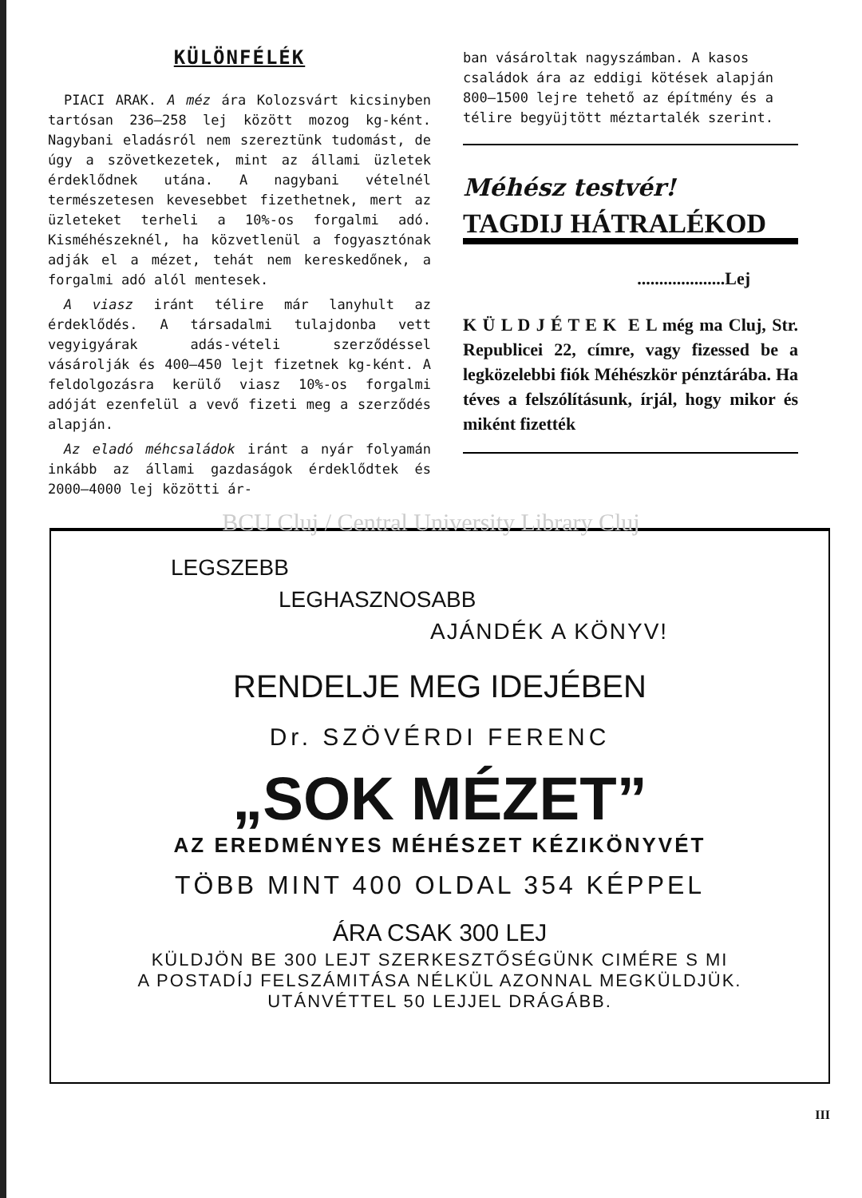KÜLÖNFÉLÉK
PIACI ARAK. A méz ára Kolozsvárt kicsinyben tartósan 236—258 lej között mozog kg-ként. Nagybani eladásról nem szereztünk tudomást, de úgy a szövetkezetek, mint az állami üzletek érdeklődnek utána. A nagybani vételnél természetesen kevesebbet fizethetnek, mert az üzleteket terheli a 10%-os forgalmi adó. Kisméhészeknél, ha közvetlenül a fogyasztónak adják el a mézet, tehát nem kereskedőnek, a forgalmi adó alól mentesek.
A viasz iránt télire már lanyhult az érdeklődés. A társadalmi tulajdonba vett vegyigyárak adás-vételi szerződéssel vásárolják és 400—450 lejt fizetnek kg-ként. A feldolgozásra kerülő viasz 10%-os forgalmi adóját ezenfelül a vevő fizeti meg a szerződés alapján.
Az eladó méhcsaládok iránt a nyár folyamán inkább az állami gazdaságok érdeklődtek és 2000—4000 lej közötti ár-
ban vásároltak nagyszámban. A kasos családok ára az eddigi kötések alapján 800—1500 lejre tehető az építmény és a télire begyüjtött méztartalék szerint.
Méhész testvér!
TAGDIJ HÁTRALÉKOD
....................Lej
K Ü L D J É T E K E L még ma Cluj, Str. Republicei 22, címre, vagy fizessed be a legközelebbi fiók Méhészkör pénztárába. Ha téves a felszólításunk, írjál, hogy mikor és miként fizették
BCU Cluj / Central University Library Cluj
LEGSZEBB
LEGHASZNOSABB
AJÁNDÉK A KÖNYV!
RENDELJE MEG IDEJÉBEN
Dr. SZÖVÉRDI FERENC
„SOK MÉZET”
AZ EREDMÉNYES MÉHÉSZET KÉZIKÖNYVÉT
TÖBB MINT 400 OLDAL 354 KÉPPEL
ÁRA CSAK 300 LEJ
KÜLDJÖN BE 300 LEJT SZERKESZTŐSÉGÜNK CIMÉRE S MI
A POSTADÍJ FELSZÁMITÁSA NÉLKÜL AZONNAL MEGKÜLDJÜK.
UTÁNVÉTTEL 50 LEJJEL DRÁGÁBB.
III